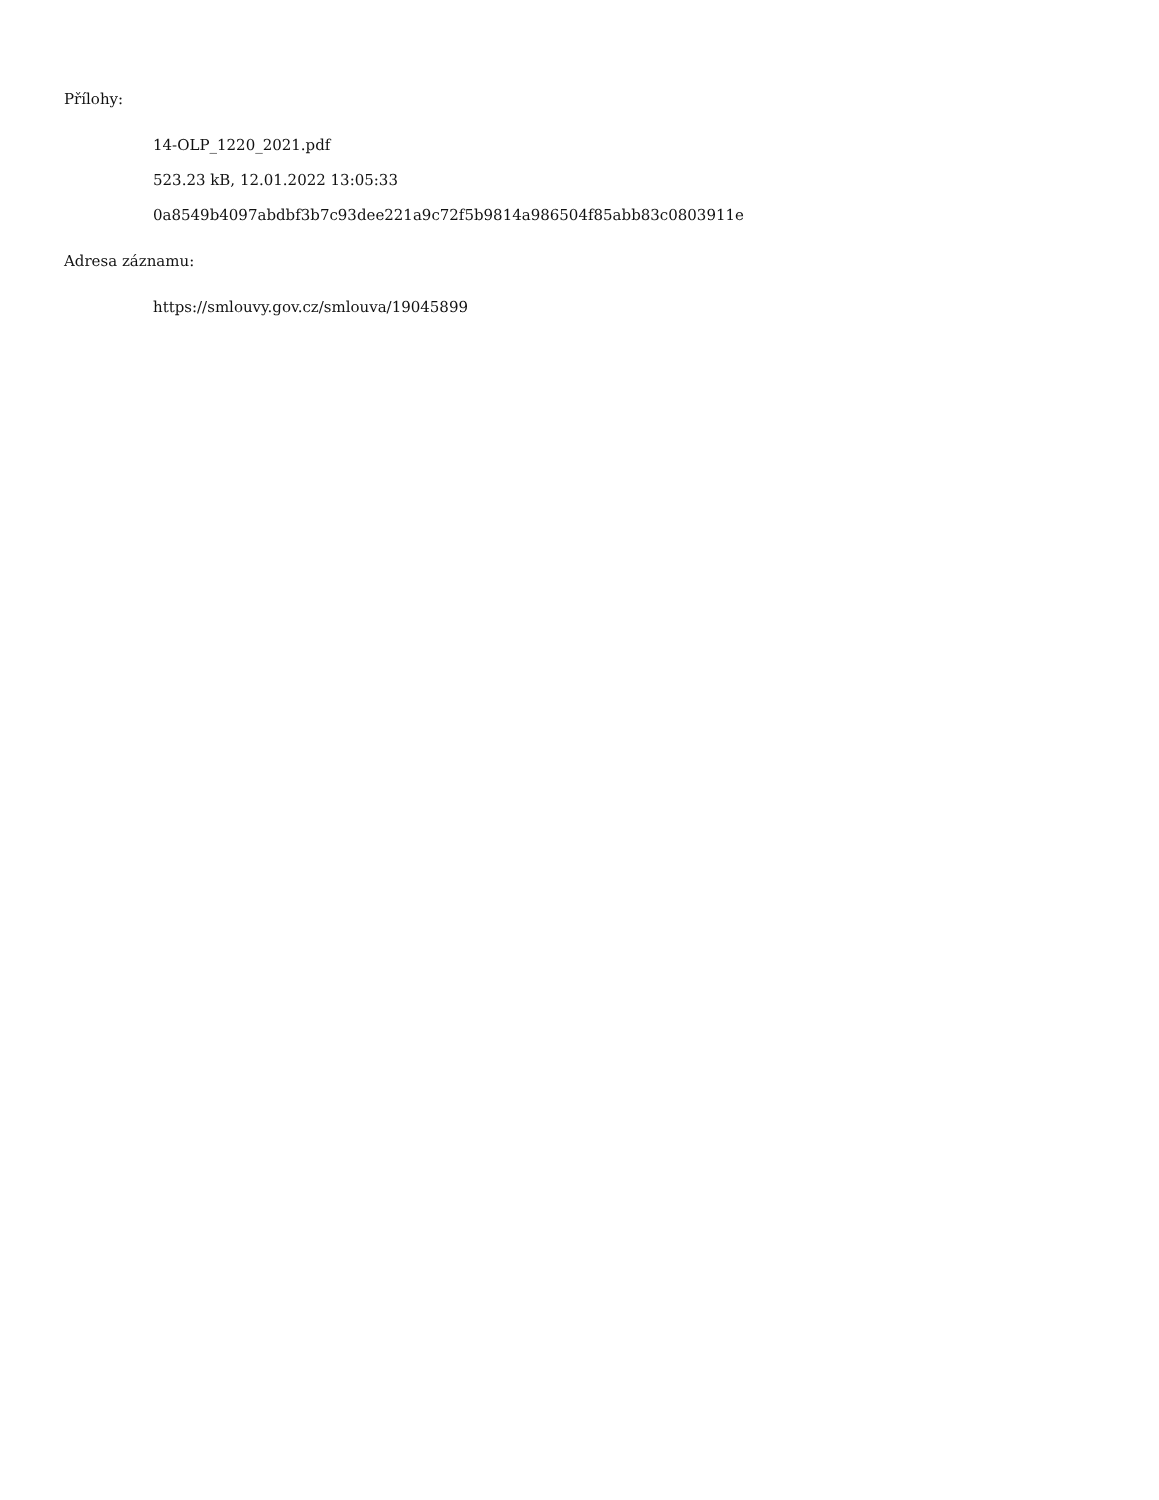Přílohy:
14-OLP_1220_2021.pdf
523.23 kB, 12.01.2022 13:05:33
0a8549b4097abdbf3b7c93dee221a9c72f5b9814a986504f85abb83c0803911e
Adresa záznamu:
https://smlouvy.gov.cz/smlouva/19045899